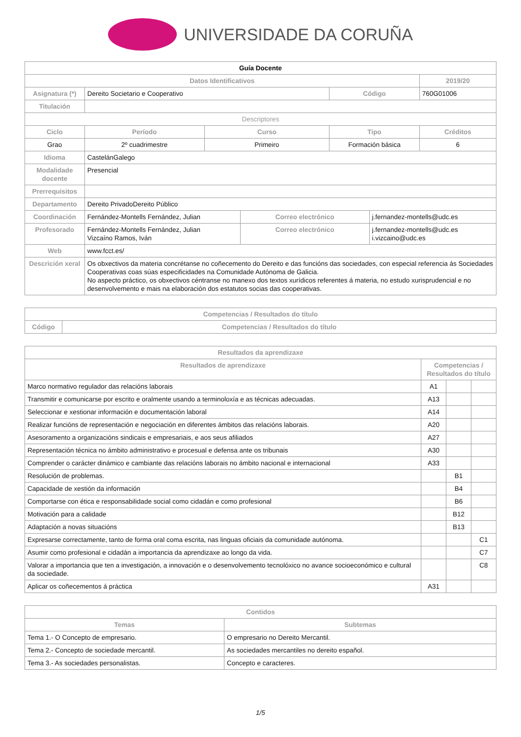UNIVERSIDADE DA CORUÑA
| Guía Docente | | | | | | |
| --- | --- | --- | --- | --- | --- | --- |
| Datos Identificativos | | | | | | 2019/20 |
| Asignatura (*) | Dereito Societario e Cooperativo | | | Código | | 760G01006 |
| Titulación | | | | | | |
| Descriptores | | | | | | |
| Ciclo | Período | Curso | | Tipo | | Créditos |
| Grao | 2º cuadrimestre | Primeiro | | Formación básica | | 6 |
| Idioma | CastelánGalego | | | | | |
| Modalidade docente | Presencial | | | | | |
| Prerrequisitos | | | | | | |
| Departamento | Dereito PrivadoDereito Público | | | | | |
| Coordinación | Fernández-Montells Fernández, Julian | | Correo electrónico | | j.fernandez-montells@udc.es | |
| Profesorado | Fernández-Montells Fernández, Julian Vizcaíno Ramos, Iván | | Correo electrónico | | j.fernandez-montells@udc.es i.vizcaino@udc.es | |
| Web | www.fcct.es/ | | | | | |
| Descrición xeral | Os obxectivos da materia concrétanse no coñecemento do Dereito e das funcións das sociedades, con especial referencia ás Sociedades Cooperativas coas súas especificidades na Comunidade Autónoma de Galicia. No aspecto práctico, os obxectivos céntranse no manexo dos textos xurídicos referentes á materia, no estudo xurisprudencial e no desenvolvemento e mais na elaboración dos estatutos socias das cooperativas. | | | | | |
| Competencias / Resultados do título | |
| --- | --- |
| Código | Competencias / Resultados do título |
| Resultados da aprendizaxe | | | |
| --- | --- | --- | --- |
| Resultados de aprendizaxe | Competencias / Resultados do título | | |
| Marco normativo regulador das relacións laborais | A1 | | |
| Transmitir e comunicarse por escrito e oralmente usando a terminoloxía e as técnicas adecuadas. | A13 | | |
| Seleccionar e xestionar información e documentación laboral | A14 | | |
| Realizar funcións de representación e negociación en diferentes ámbitos das relacións laborais. | A20 | | |
| Asesoramento a organizacións sindicais e empresariais, e aos seus afiliados | A27 | | |
| Representación técnica no ámbito administrativo e procesual e defensa ante os tribunais | A30 | | |
| Comprender o carácter dinámico e cambiante das relacións laborais no ámbito nacional e internacional | A33 | | |
| Resolución de problemas. | | B1 | |
| Capacidade de xestión da información | | B4 | |
| Comportarse con ética e responsabilidade social como cidadán e como profesional | | B6 | |
| Motivación para a calidade | | B12 | |
| Adaptación a novas situacións | | B13 | |
| Expresarse correctamente, tanto de forma oral coma escrita, nas linguas oficiais da comunidade autónoma. | | | C1 |
| Asumir como profesional e cidadán a importancia da aprendizaxe ao longo da vida. | | | C7 |
| Valorar a importancia que ten a investigación, a innovación e o desenvolvemento tecnolóxico no avance socioeconómico e cultural da sociedade. | | | C8 |
| Aplicar os coñecementos á práctica | A31 | | |
| Contidos | |
| --- | --- |
| Temas | Subtemas |
| Tema 1.- O Concepto de empresario. | O empresario no Dereito Mercantil. |
| Tema 2.- Concepto de sociedade mercantil. | As sociedades mercantiles no dereito español. |
| Tema 3.- As sociedades personalistas. | Concepto e caracteres. |
1/5